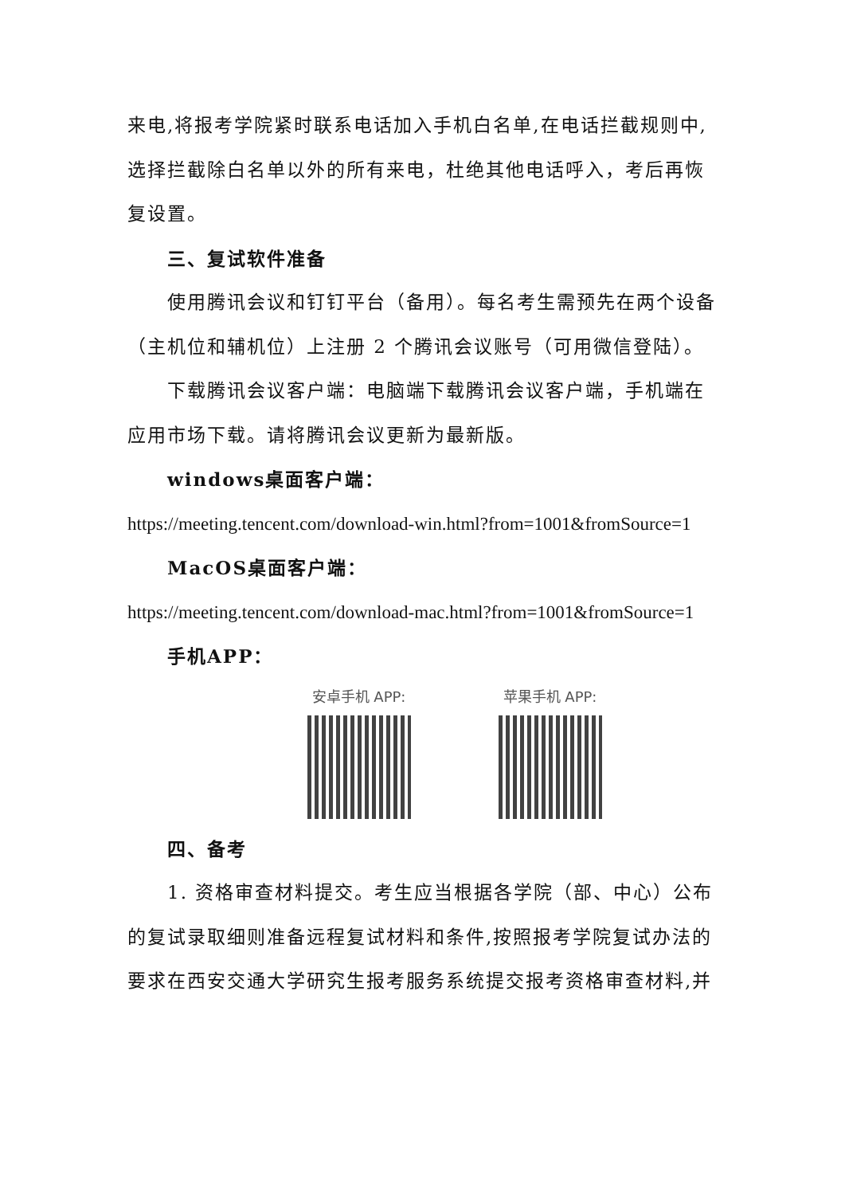来电,将报考学院紧时联系电话加入手机白名单,在电话拦截规则中,选择拦截除白名单以外的所有来电，杜绝其他电话呼入，考后再恢复设置。
三、复试软件准备
使用腾讯会议和钉钉平台（备用）。每名考生需预先在两个设备（主机位和辅机位）上注册 2 个腾讯会议账号（可用微信登陆）。
下载腾讯会议客户端：电脑端下载腾讯会议客户端，手机端在应用市场下载。请将腾讯会议更新为最新版。
windows桌面客户端：
https://meeting.tencent.com/download-win.html?from=1001&fromSource=1
MacOS桌面客户端：
https://meeting.tencent.com/download-mac.html?from=1001&fromSource=1
手机APP：
安卓手机 APP: 苹果手机 APP:
四、备考
1. 资格审查材料提交。考生应当根据各学院（部、中心）公布的复试录取细则准备远程复试材料和条件,按照报考学院复试办法的要求在西安交通大学研究生报考服务系统提交报考资格审查材料,并